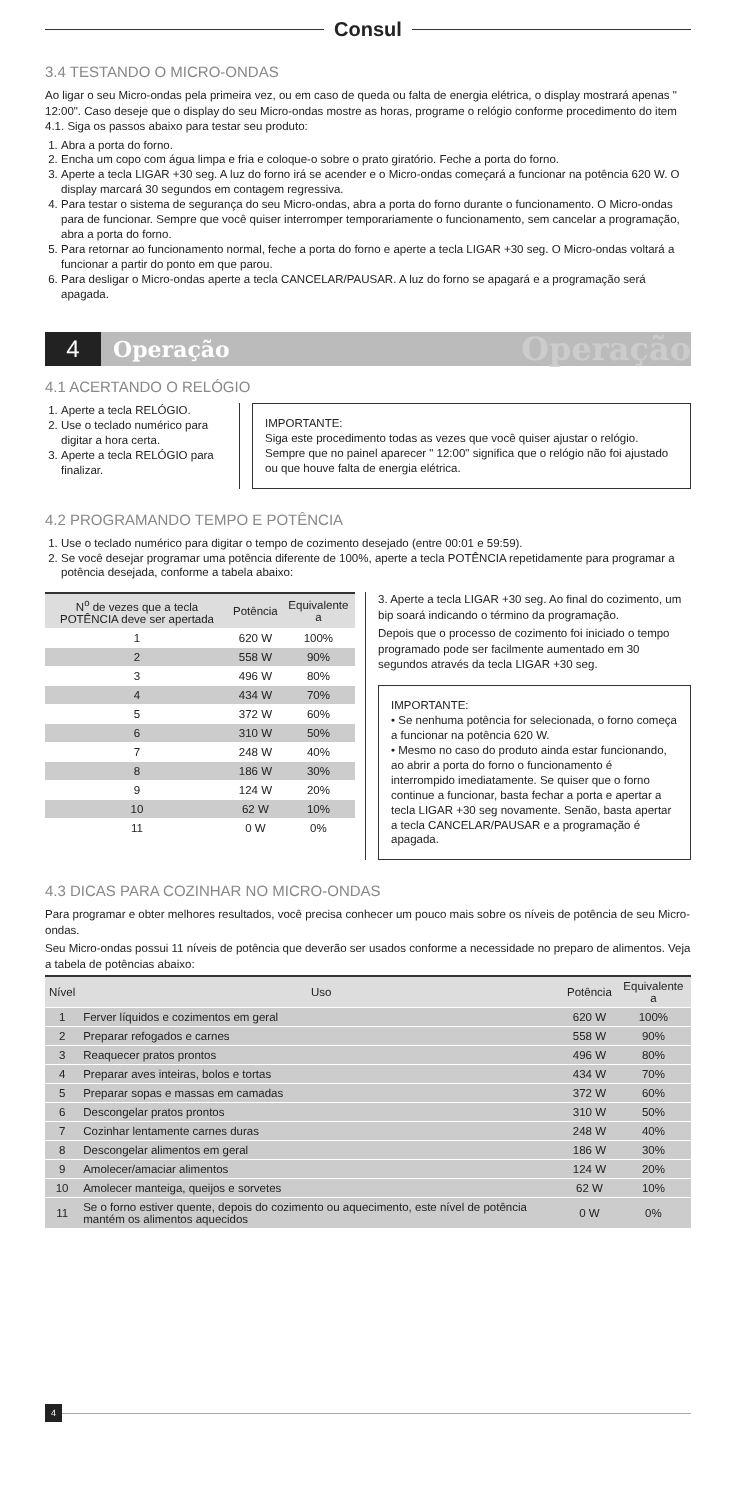Consul
3.4 TESTANDO O MICRO-ONDAS
Ao ligar o seu Micro-ondas pela primeira vez, ou em caso de queda ou falta de energia elétrica, o display mostrará apenas " 12:00". Caso deseje que o display do seu Micro-ondas mostre as horas, programe o relógio conforme procedimento do item 4.1. Siga os passos abaixo para testar seu produto:
1. Abra a porta do forno.
2. Encha um copo com água limpa e fria e coloque-o sobre o prato giratório. Feche a porta do forno.
3. Aperte a tecla LIGAR +30 seg. A luz do forno irá se acender e o Micro-ondas começará a funcionar na potência 620 W. O display marcará 30 segundos em contagem regressiva.
4. Para testar o sistema de segurança do seu Micro-ondas, abra a porta do forno durante o funcionamento. O Micro-ondas para de funcionar. Sempre que você quiser interromper temporariamente o funcionamento, sem cancelar a programação, abra a porta do forno.
5. Para retornar ao funcionamento normal, feche a porta do forno e aperte a tecla LIGAR +30 seg. O Micro-ondas voltará a funcionar a partir do ponto em que parou.
6. Para desligar o Micro-ondas aperte a tecla CANCELAR/PAUSAR. A luz do forno se apagará e a programação será apagada.
4 Operação Operação
4.1 ACERTANDO O RELÓGIO
1. Aperte a tecla RELÓGIO.
2. Use o teclado numérico para digitar a hora certa.
3. Aperte a tecla RELÓGIO para finalizar.
IMPORTANTE:
Siga este procedimento todas as vezes que você quiser ajustar o relógio. Sempre que no painel aparecer " 12:00" significa que o relógio não foi ajustado ou que houve falta de energia elétrica.
4.2 PROGRAMANDO TEMPO E POTÊNCIA
1. Use o teclado numérico para digitar o tempo de cozimento desejado (entre 00:01 e 59:59).
2. Se você desejar programar uma potência diferente de 100%, aperte a tecla POTÊNCIA repetidamente para programar a potência desejada, conforme a tabela abaixo:
| N<sup>o</sup> de vezes que a tecla POTÊNCIA deve ser apertada | Potência | Equivalente a |
| --- | --- | --- |
| 1 | 620 W | 100% |
| 2 | 558 W | 90% |
| 3 | 496 W | 80% |
| 4 | 434 W | 70% |
| 5 | 372 W | 60% |
| 6 | 310 W | 50% |
| 7 | 248 W | 40% |
| 8 | 186 W | 30% |
| 9 | 124 W | 20% |
| 10 | 62 W | 10% |
| 11 | 0 W | 0% |
3. Aperte a tecla LIGAR +30 seg. Ao final do cozimento, um bip soará indicando o término da programação.
Depois que o processo de cozimento foi iniciado o tempo programado pode ser facilmente aumentado em 30 segundos através da tecla LIGAR +30 seg.
IMPORTANTE:
• Se nenhuma potência for selecionada, o forno começa a funcionar na potência 620 W.
• Mesmo no caso do produto ainda estar funcionando, ao abrir a porta do forno o funcionamento é interrompido imediatamente. Se quiser que o forno continue a funcionar, basta fechar a porta e apertar a tecla LIGAR +30 seg novamente. Senão, basta apertar a tecla CANCELAR/PAUSAR e a programação é apagada.
4.3 DICAS PARA COZINHAR NO MICRO-ONDAS
Para programar e obter melhores resultados, você precisa conhecer um pouco mais sobre os níveis de potência de seu Micro-ondas.
Seu Micro-ondas possui 11 níveis de potência que deverão ser usados conforme a necessidade no preparo de alimentos. Veja a tabela de potências abaixo:
| Nível | Uso | Potência | Equivalente a |
| --- | --- | --- | --- |
| 1 | Ferver líquidos e cozimentos em geral | 620 W | 100% |
| 2 | Preparar refogados e carnes | 558 W | 90% |
| 3 | Reaquecer pratos prontos | 496 W | 80% |
| 4 | Preparar aves inteiras, bolos e tortas | 434 W | 70% |
| 5 | Preparar sopas e massas em camadas | 372 W | 60% |
| 6 | Descongelar pratos prontos | 310 W | 50% |
| 7 | Cozinhar lentamente carnes duras | 248 W | 40% |
| 8 | Descongelar alimentos em geral | 186 W | 30% |
| 9 | Amolecer/amaciar alimentos | 124 W | 20% |
| 10 | Amolecer manteiga, queijos e sorvetes | 62 W | 10% |
| 11 | Se o forno estiver quente, depois do cozimento ou aquecimento, este nível de potência mantém os alimentos aquecidos | 0 W | 0% |
4